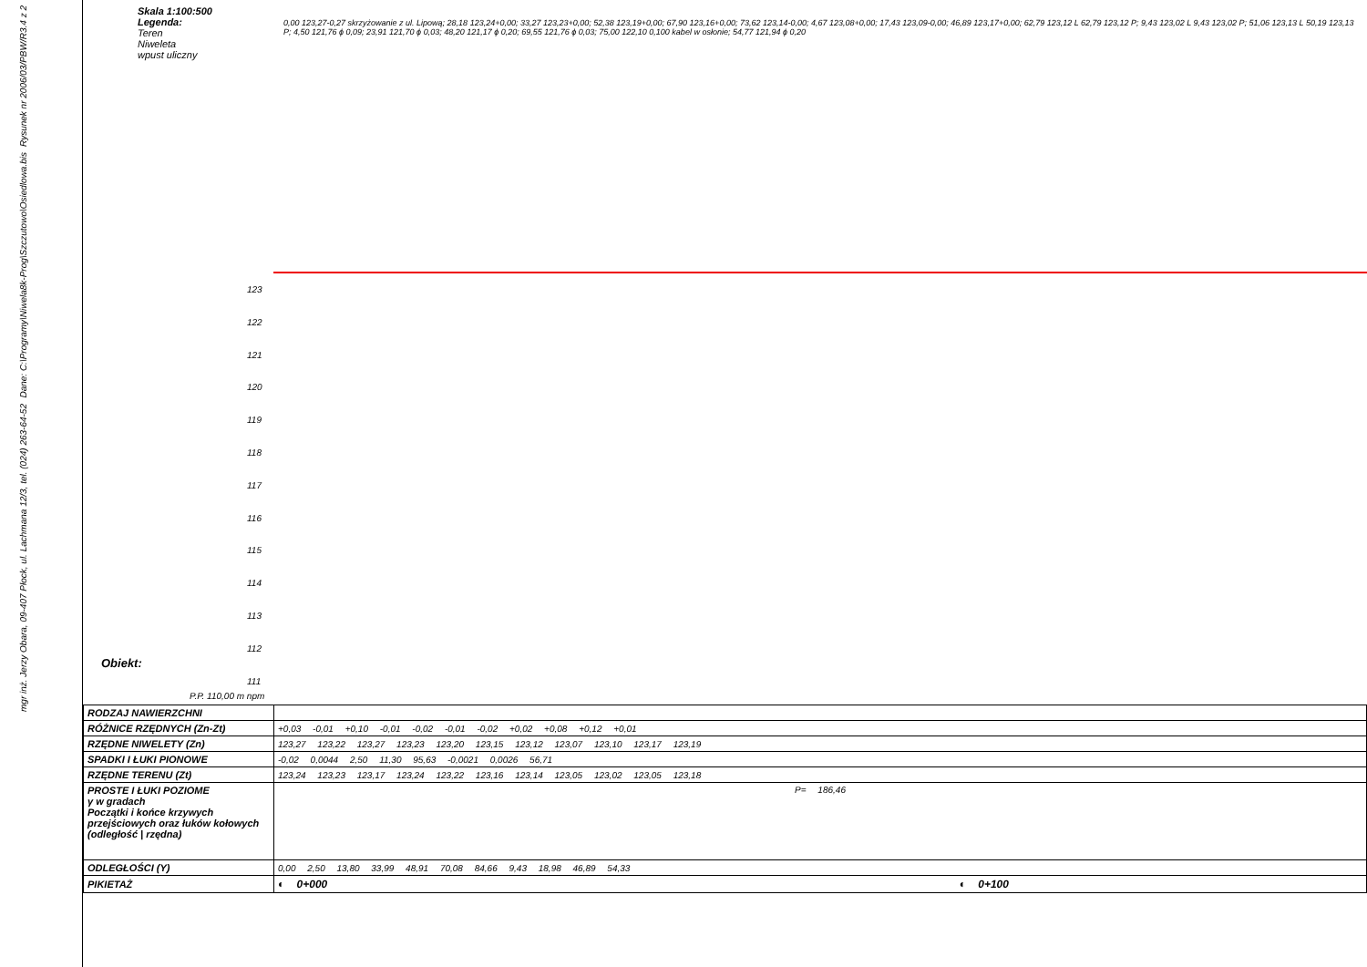Rysunek nr 2006/03/PBW/R3.4 z 2
Dane: C:\Programy\Niwela8k-Prog\Szczutowo\Osiedlowa.bis
mgr inż. Jerzy Obara, 09-407 Płock, ul. Lachmana 12/3, tel. (024) 263-64-52
Skala 1:100:500
Legenda:
Teren
Niweleta
wpust uliczny
123
122
121
120
119
118
117
116
115
114
113
112
111
Obiekt:
P.P. 110,00 m npm
0,00 123,27-0,27 skrzyżowanie z ul. Lipową; 28,18 123,24+0,00; 33,27 123,23+0,00; 52,38 123,19+0,00; 67,90 123,16+0,00; 73,62 123,14-0,00; 4,67 123,08+0,00; 17,43 123,09-0,00; 46,89 123,17+0,00; 62,79 123,12 L 62,79 123,12 P; 9,43 123,02 L 9,43 123,02 P; 51,06 123,13 L 50,19 123,13 P; 4,50 121,76 ϕ 0,09; 23,91 121,70 ϕ 0,03; 48,20 121,17 ϕ 0,20; 69,55 121,76 ϕ 0,03; 75,00 122,10 0,100 kabel w osłonie; 54,77 121,94 ϕ 0,20
| RODZAJ NAWIERZCHNI | |
| RÓŻNICE RZĘDNYCH (Zn-Zt) | +0,03 -0,01 +0,10 -0,01 -0,02 -0,01 -0,02 +0,02 +0,08 +0,12 +0,01 |
| RZĘDNE NIWELETY (Zn) | 123,27 123,22 123,27 123,23 123,20 123,15 123,12 123,07 123,10 123,17 123,19 |
| SPADKI I ŁUKI PIONOWE | -0,02 0,0044 2,50 11,30 95,63 -0,0021 0,0026 56,71 |
| RZĘDNE TERENU (Zt) | 123,24 123,23 123,17 123,24 123,22 123,16 123,14 123,05 123,02 123,05 123,18 |
| PROSTE I ŁUKI POZIOME γ w gradach Początki i końce krzywych przejściowych oraz łuków kołowych (odległość / rzędna) | P= 186,46 |
| ODLEGŁOŚCI (Y) | 0,00 2,50 13,80 33,99 48,91 70,08 84,66 9,43 18,98 46,89 54,33 |
| PIKIETAŻ | ◐ 0+000 ◐ 0+100 |